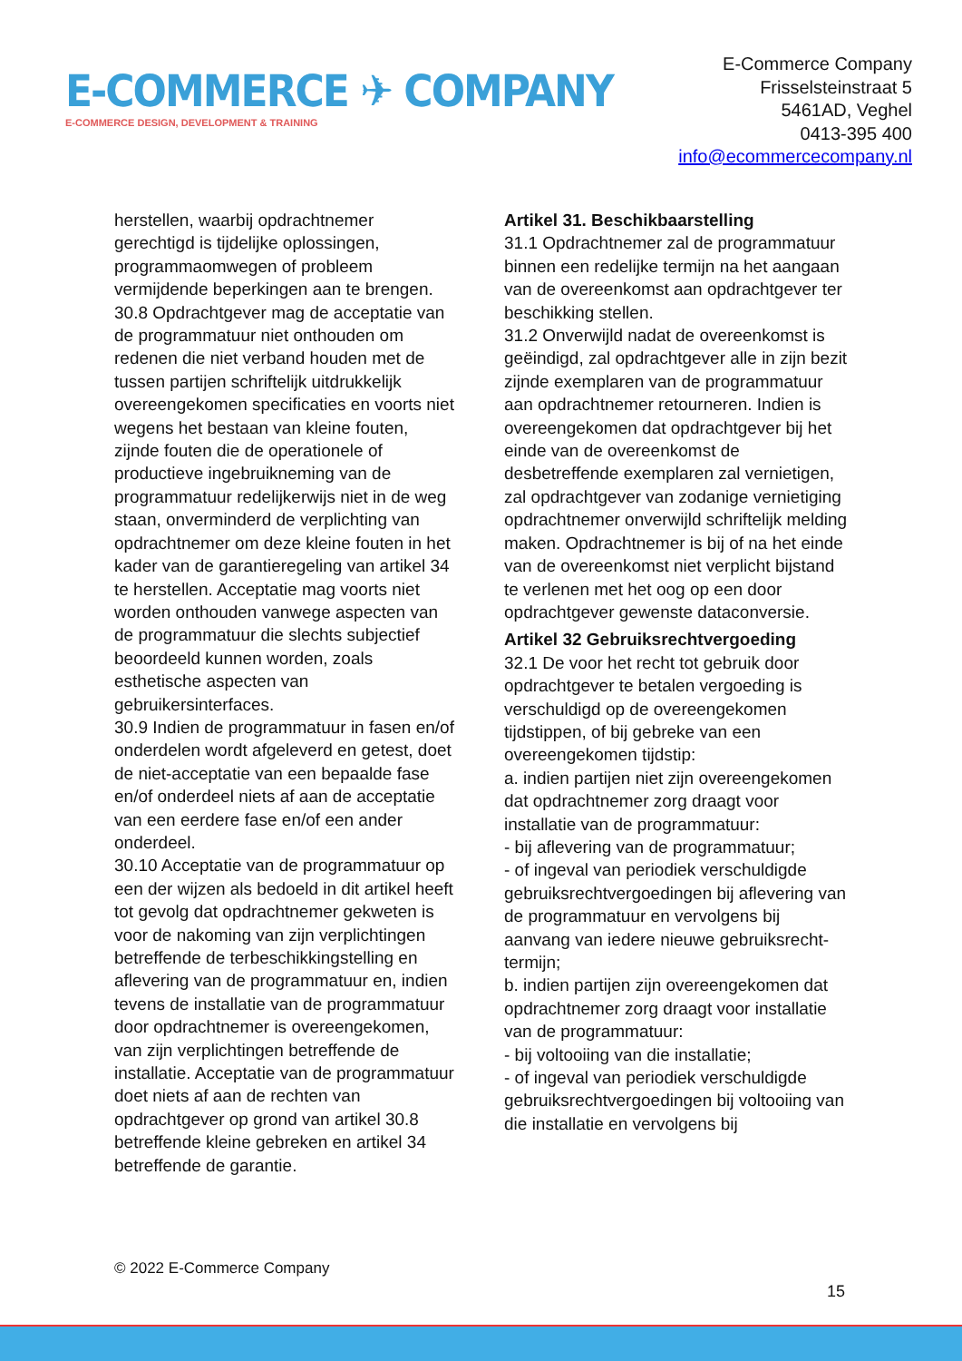E-COMMERCE ✈ COMPANY
E-COMMERCE DESIGN, DEVELOPMENT & TRAINING
E-Commerce Company
Frisselsteinstraat 5
5461AD, Veghel
0413-395 400
info@ecommercecompany.nl
herstellen, waarbij opdrachtnemer gerechtigd is tijdelijke oplossingen, programmaomwegen of probleem vermijdende beperkingen aan te brengen.
30.8 Opdrachtgever mag de acceptatie van de programmatuur niet onthouden om redenen die niet verband houden met de tussen partijen schriftelijk uitdrukkelijk overeengekomen specificaties en voorts niet wegens het bestaan van kleine fouten, zijnde fouten die de operationele of productieve ingebruikneming van de programmatuur redelijkerwijs niet in de weg staan, onverminderd de verplichting van opdrachtnemer om deze kleine fouten in het kader van de garantieregeling van artikel 34 te herstellen. Acceptatie mag voorts niet worden onthouden vanwege aspecten van de programmatuur die slechts subjectief beoordeeld kunnen worden, zoals esthetische aspecten van gebruikersinterfaces.
30.9 Indien de programmatuur in fasen en/of onderdelen wordt afgeleverd en getest, doet de niet-acceptatie van een bepaalde fase en/of onderdeel niets af aan de acceptatie van een eerdere fase en/of een ander onderdeel.
30.10 Acceptatie van de programmatuur op een der wijzen als bedoeld in dit artikel heeft tot gevolg dat opdrachtnemer gekweten is voor de nakoming van zijn verplichtingen betreffende de terbeschikkingstelling en aflevering van de programmatuur en, indien tevens de installatie van de programmatuur door opdrachtnemer is overeengekomen, van zijn verplichtingen betreffende de installatie. Acceptatie van de programmatuur doet niets af aan de rechten van opdrachtgever op grond van artikel 30.8 betreffende kleine gebreken en artikel 34 betreffende de garantie.
Artikel 31. Beschikbaarstelling
31.1 Opdrachtnemer zal de programmatuur binnen een redelijke termijn na het aangaan van de overeenkomst aan opdrachtgever ter beschikking stellen.
31.2 Onverwijld nadat de overeenkomst is geëindigd, zal opdrachtgever alle in zijn bezit zijnde exemplaren van de programmatuur aan opdrachtnemer retourneren. Indien is overeengekomen dat opdrachtgever bij het einde van de overeenkomst de desbetreffende exemplaren zal vernietigen, zal opdrachtgever van zodanige vernietiging opdrachtnemer onverwijld schriftelijk melding maken. Opdrachtnemer is bij of na het einde van de overeenkomst niet verplicht bijstand te verlenen met het oog op een door opdrachtgever gewenste dataconversie.
Artikel 32 Gebruiksrechtvergoeding
32.1 De voor het recht tot gebruik door opdrachtgever te betalen vergoeding is verschuldigd op de overeengekomen tijdstippen, of bij gebreke van een overeengekomen tijdstip:
a. indien partijen niet zijn overeengekomen dat opdrachtnemer zorg draagt voor installatie van de programmatuur:
- bij aflevering van de programmatuur;
- of ingeval van periodiek verschuldigde gebruiksrechtvergoedingen bij aflevering van de programmatuur en vervolgens bij aanvang van iedere nieuwe gebruiksrecht-termijn;
b. indien partijen zijn overeengekomen dat opdrachtnemer zorg draagt voor installatie van de programmatuur:
- bij voltooiing van die installatie;
- of ingeval van periodiek verschuldigde gebruiksrechtvergoedingen bij voltooiing van die installatie en vervolgens bij
© 2022 E-Commerce Company
15